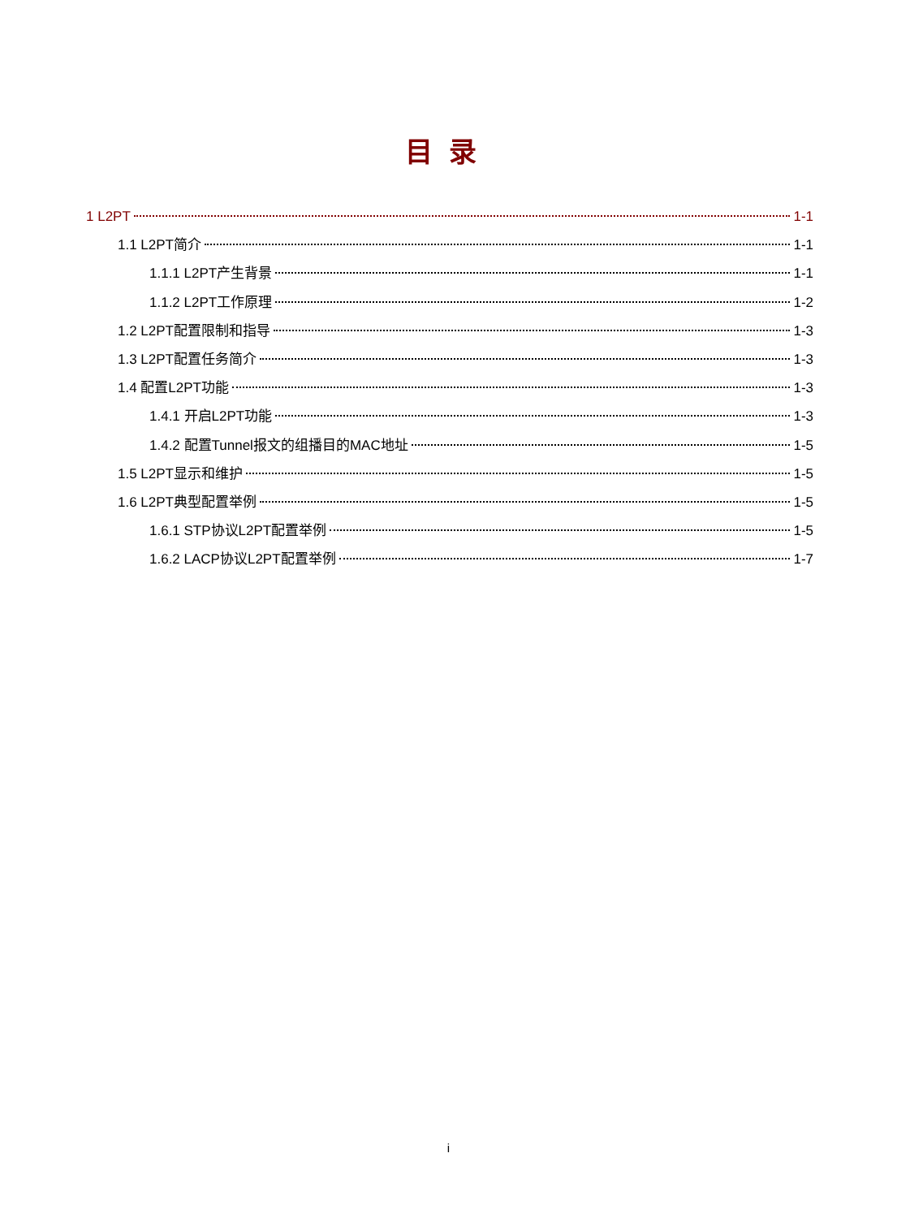目录
1 L2PT 1-1
1.1 L2PT简介 1-1
1.1.1 L2PT产生背景 1-1
1.1.2 L2PT工作原理 1-2
1.2 L2PT配置限制和指导 1-3
1.3 L2PT配置任务简介 1-3
1.4 配置L2PT功能 1-3
1.4.1 开启L2PT功能 1-3
1.4.2 配置Tunnel报文的组播目的MAC地址 1-5
1.5 L2PT显示和维护 1-5
1.6 L2PT典型配置举例 1-5
1.6.1 STP协议L2PT配置举例 1-5
1.6.2 LACP协议L2PT配置举例 1-7
i